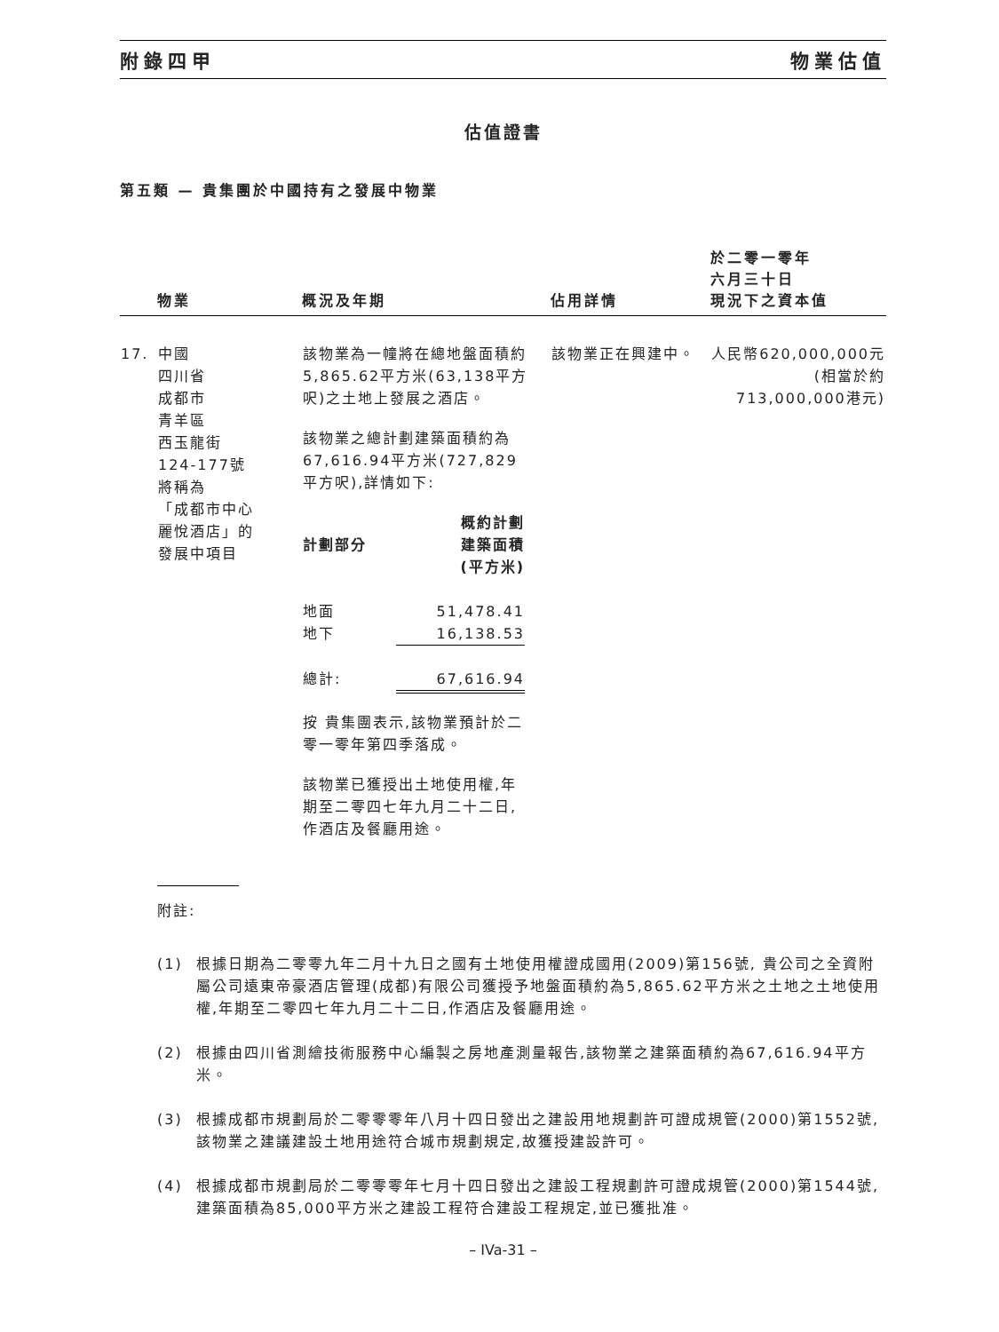附錄四甲 物業估值
估值證書
第五類 — 貴集團於中國持有之發展中物業
| | 物業 | 概況及年期 | 佔用詳情 | 於二零一零年 六月三十日 現況下之資本值 |
| --- | --- | --- | --- | --- |
| 17. | 中國 四川省 成都市 青羊區 西玉龍街 124-177號 將稱為 「成都市中心 麗悅酒店」的 發展中項目 | 該物業為一幢將在總地盤面積約5,865.62平方米(63,138平方呎)之土地上發展之酒店。 該物業之總計劃建築面積約為67,616.94平方米(727,829平方呎),詳情如下: / 計劃部分 / 概約計劃 建築面積 (平方米) / / 地面 / 51,478.41 / / 地下 / 16,138.53 / / 總計: / 67,616.94 / 按 貴集團表示,該物業預計於二零一零年第四季落成。 該物業已獲授出土地使用權,年期至二零四七年九月二十二日,作酒店及餐廳用途。 | 該物業正在興建中。 | 人民幣620,000,000元 (相當於約 713,000,000港元) |
附註:
(1) 根據日期為二零零九年二月十九日之國有土地使用權證成國用(2009)第156號, 貴公司之全資附屬公司遠東帝豪酒店管理(成都)有限公司獲授予地盤面積約為5,865.62平方米之土地之土地使用權,年期至二零四七年九月二十二日,作酒店及餐廳用途。
(2) 根據由四川省測繪技術服務中心編製之房地產測量報告,該物業之建築面積約為67,616.94平方米。
(3) 根據成都市規劃局於二零零零年八月十四日發出之建設用地規劃許可證成規管(2000)第1552號,該物業之建議建設土地用途符合城市規劃規定,故獲授建設許可。
(4) 根據成都市規劃局於二零零零年七月十四日發出之建設工程規劃許可證成規管(2000)第1544號,建築面積為85,000平方米之建設工程符合建設工程規定,並已獲批准。
– IVa-31 –